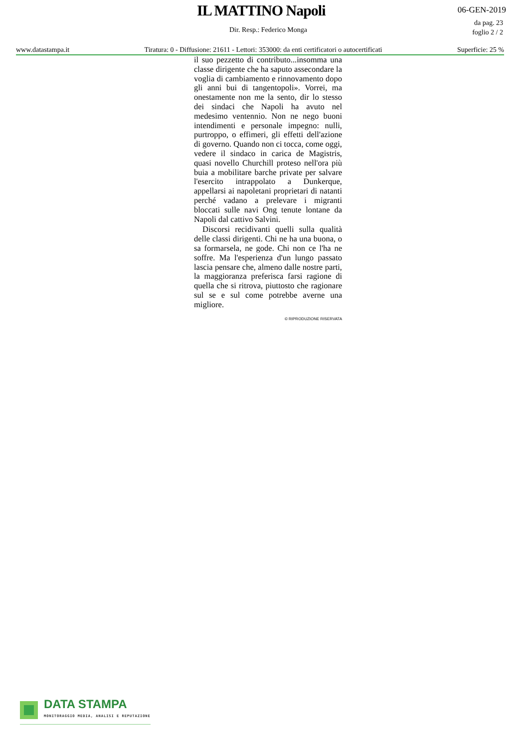IL MATTINO Napoli 06-GEN-2019
da pag. 23
foglio 2 / 2
Dir. Resp.: Federico Monga
www.datastampa.it Tiratura: 0 - Diffusione: 21611 - Lettori: 353000: da enti certificatori o autocertificati Superficie: 25 %
il suo pezzetto di contributo...insomma una classe dirigente che ha saputo assecondare la voglia di cambiamento e rinnovamento dopo gli anni bui di tangentopoli». Vorrei, ma onestamente non me la sento, dir lo stesso dei sindaci che Napoli ha avuto nel medesimo ventennio. Non ne nego buoni intendimenti e personale impegno: nulli, purtroppo, o effimeri, gli effetti dell'azione di governo. Quando non ci tocca, come oggi, vedere il sindaco in carica de Magistris, quasi novello Churchill proteso nell'ora più buia a mobilitare barche private per salvare l'esercito intrappolato a Dunkerque, appellarsi ai napoletani proprietari di natanti perché vadano a prelevare i migranti bloccati sulle navi Ong tenute lontane da Napoli dal cattivo Salvini.
Discorsi recidivanti quelli sulla qualità delle classi dirigenti. Chi ne ha una buona, o sa formarsela, ne gode. Chi non ce l'ha ne soffre. Ma l'esperienza d'un lungo passato lascia pensare che, almeno dalle nostre parti, la maggioranza preferisca farsi ragione di quella che si ritrova, piuttosto che ragionare sul se e sul come potrebbe averne una migliore.
© RIPRODUZIONE RISERVATA
DATA STAMPA
MONITORAGGIO MEDIA, ANALISI E REPUTAZIONE